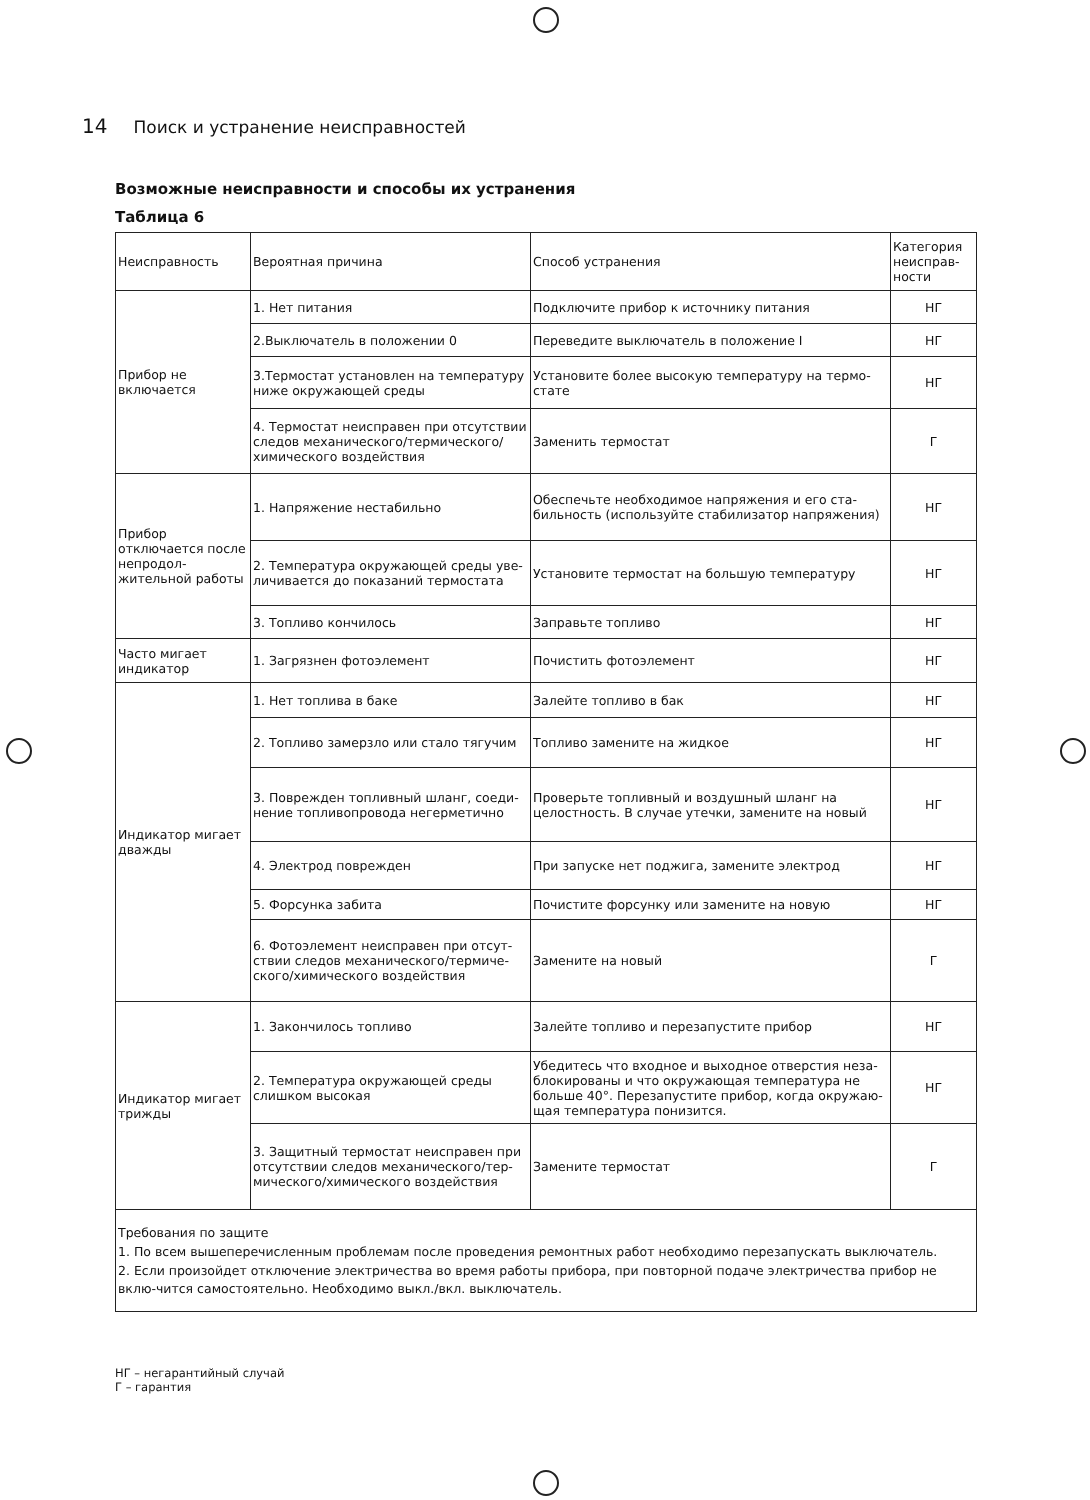14 Поиск и устранение неисправностей
Возможные неисправности и способы их устранения
Таблица 6
| Неисправность | Вероятная причина | Способ устранения | Категория неисправ-ности |
| --- | --- | --- | --- |
| Прибор не включается | 1. Нет питания | Подключите прибор к источнику питания | НГ |
| | 2.Выключатель в положении 0 | Переведите выключатель в положение I | НГ |
| | 3.Термостат установлен на температуру ниже окружающей среды | Установите более высокую температуру на термо-стате | НГ |
| | 4. Термостат неисправен при отсутствии следов механического/термического/ химического воздействия | Заменить термостат | Г |
| Прибор отключается после непродол-жительной работы | 1. Напряжение нестабильно | Обеспечьте необходимое напряжения и его ста-бильность (используйте стабилизатор напряжения) | НГ |
| | 2. Температура окружающей среды уве-личивается до показаний термостата | Установите термостат на большую температуру | НГ |
| | 3. Топливо кончилось | Заправьте топливо | НГ |
| Часто мигает индикатор | 1. Загрязнен фотоэлемент | Почистить фотоэлемент | НГ |
| Индикатор мигает дважды | 1. Нет топлива в баке | Залейте топливо в бак | НГ |
| | 2. Топливо замерзло или стало тягучим | Топливо замените на жидкое | НГ |
| | 3. Поврежден топливный шланг, соеди-нение топливопровода негерметично | Проверьте топливный и воздушный шланг на целостность. В случае утечки, замените на новый | НГ |
| | 4. Электрод поврежден | При запуске нет поджига, замените электрод | НГ |
| | 5. Форсунка забита | Почистите форсунку или замените на новую | НГ |
| | 6. Фотоэлемент неисправен при отсут-ствии следов механического/термиче-ского/химического воздействия | Замените на новый | Г |
| Индикатор мигает трижды | 1. Закончилось топливо | Залейте топливо и перезапустите прибор | НГ |
| | 2. Температура окружающей среды слишком высокая | Убедитесь что входное и выходное отверстия неза-блокированы и что окружающая температура не больше 40°. Перезапустите прибор, когда окружаю-щая температура понизится. | НГ |
| | 3. Защитный термостат неисправен при отсутствии следов механического/тер-мического/химического воздействия | Замените термостат | Г |
Требования по защите
1. По всем вышеперечисленным проблемам после проведения ремонтных работ необходимо перезапускать выключатель.
2. Если произойдет отключение электричества во время работы прибора, при повторной подаче электричества прибор не вклю-чится самостоятельно. Необходимо выкл./вкл. выключатель.
НГ – негарантийный случай
Г – гарантия